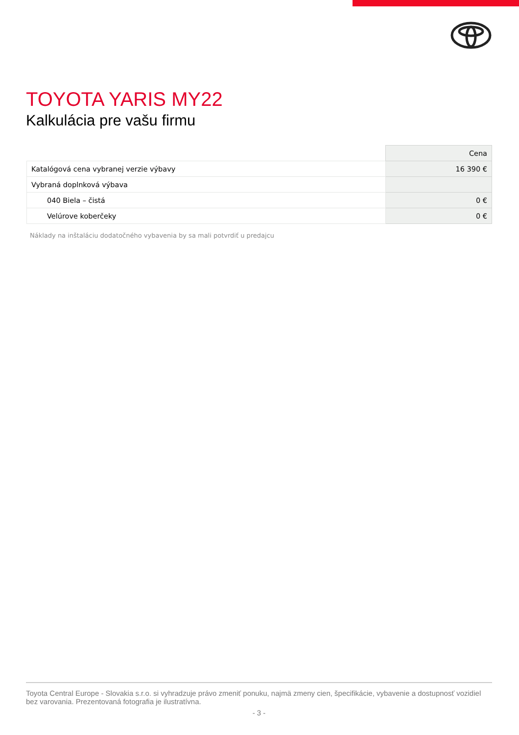TOYOTA YARIS MY22
Kalkulácia pre vašu firmu
| | Cena |
| --- | --- |
| Katalógová cena vybranej verzie výbavy | 16 390 € |
| Vybraná doplnková výbava | |
| 040 Biela – čistá | 0 € |
| Velúrove koberčeky | 0 € |
Náklady na inštaláciu dodatočného vybavenia by sa mali potvrdiť u predajcu
Toyota Central Europe - Slovakia s.r.o. si vyhradzuje právo zmeniť ponuku, najmä zmeny cien, špecifikácie, vybavenie a dostupnosť vozidiel bez varovania. Prezentovaná fotografia je ilustratívna.
- 3 -